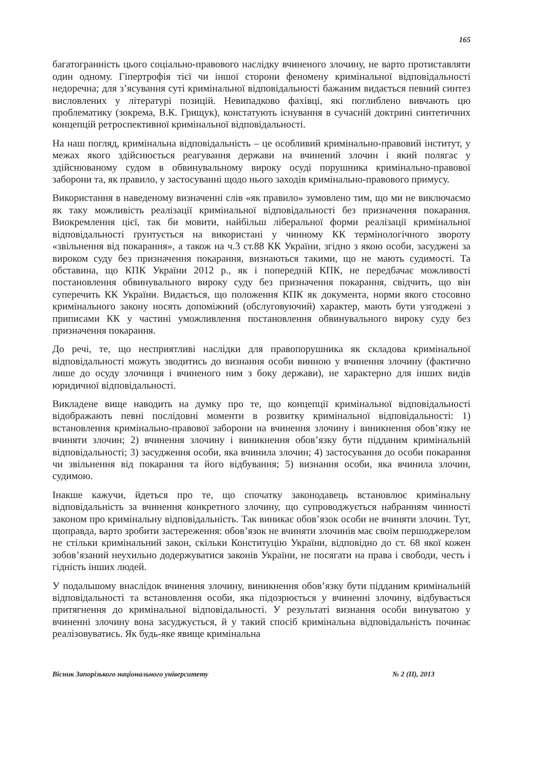165
багатогранність цього соціально-правового наслідку вчиненого злочину, не варто протиставляти один одному. Гіпертрофія тієї чи іншої сторони феномену кримінальної відповідальності недоречна; для з’ясування суті кримінальної відповідальності бажаним видається певний синтез висловлених у літературі позицій. Невипадково фахівці, які поглиблено вивчають цю проблематику (зокрема, В.К. Грищук), констатують існування в сучасній доктрині синтетичних концепцій ретроспективної кримінальної відповідальності.
На наш погляд, кримінальна відповідальність – це особливий кримінально-правовий інститут, у межах якого здійснюється реагування держави на вчинений злочин і який полягає у здійснюваному судом в обвинувальному вироку осуді порушника кримінально-правової заборони та, як правило, у застосуванні щодо нього заходів кримінально-правового примусу.
Використання в наведеному визначенні слів «як правило» зумовлено тим, що ми не виключаємо як таку можливість реалізації кримінальної відповідальності без призначення покарання. Виокремлення цієї, так би мовити, найбільш ліберальної форми реалізації кримінальної відповідальності ґрунтується на використані у чинному КК термінологічного звороту «звільнення від покарання», а також на ч.3 ст.88 КК України, згідно з якою особи, засуджені за вироком суду без призначення покарання, визнаються такими, що не мають судимості. Та обставина, що КПК України 2012 р., як і попередній КПК, не передбачає можливості постановлення обвинувального вироку суду без призначення покарання, свідчить, що він суперечить КК України. Видається, що положення КПК як документа, норми якого стосовно кримінального закону носять допоміжний (обслуговуючий) характер, мають бути узгоджені з приписами КК у частині уможливлення постановлення обвинувального вироку суду без призначення покарання.
До речі, те, що несприятливі наслідки для правопорушника як складова кримінальної відповідальності можуть зводитись до визнання особи винною у вчинення злочину (фактично лише до осуду злочинця і вчиненого ним з боку держави), не характерно для інших видів юридичної відповідальності.
Викладене вище наводить на думку про те, що концепції кримінальної відповідальності відображають певні послідовні моменти в розвитку кримінальної відповідальності: 1) встановлення кримінально-правової заборони на вчинення злочину і виникнення обов’язку не вчиняти злочин; 2) вчинення злочину і виникнення обов’язку бути підданим кримінальній відповідальності; 3) засудження особи, яка вчинила злочин; 4) застосування до особи покарання чи звільнення від покарання та його відбування; 5) визнання особи, яка вчинила злочин, судимою.
Інакше кажучи, йдеться про те, що спочатку законодавець встановлює кримінальну відповідальність за вчинення конкретного злочину, що супроводжується набранням чинності законом про кримінальну відповідальність. Так виникає обов’язок особи не вчиняти злочин. Тут, щоправда, варто зробити застереження: обов’язок не вчиняти злочинів має своїм першоджерелом не стільки кримінальний закон, скільки Конституцію України, відповідно до ст. 68 якої кожен зобов’язаний неухильно додержуватися законів України, не посягати на права і свободи, честь і гідність інших людей.
У подальшому внаслідок вчинення злочину, виникнення обов’язку бути підданим кримінальній відповідальності та встановлення особи, яка підозрюється у вчиненні злочину, відбувається притягнення до кримінальної відповідальності. У результаті визнання особи винуватою у вчиненні злочину вона засуджується, й у такий спосіб кримінальна відповідальність починає реалізовуватись. Як будь-яке явище кримінальна
Вісник Запорізького національного університету № 2 (ІІ), 2013